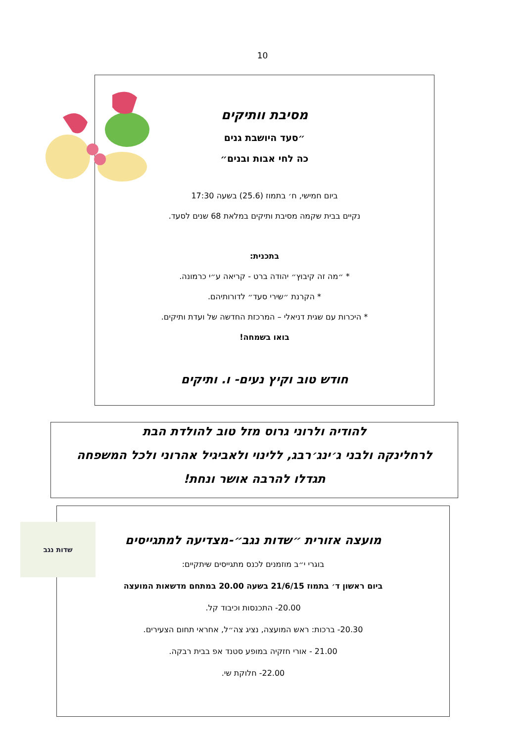10
מסיבת וותיקים
״סעד היושבת גנים
כה לחי אבות ובנים״
ביום חמישי, ח׳ בתמוז (25.6) בשעה 17:30
נקיים בבית שקמה מסיבת ותיקים במלאת 68 שנים לסעד.
בתכנית:
* ״מה זה קיבוץ״ יהודה ברט - קריאה ע״י כרמונה.
* הקרנת ״שירי סעד״ לדורותיהם.
* היכרות עם שגית דניאלי – המרכזת החדשה של ועדת ותיקים.
בואו בשמחה!
חודש טוב וקיץ נעים- ו. ותיקים
להודיה ולרוני גרוס מזל טוב להולדת הבת
לרחלינקה ולבני ג׳ינג׳רבג, ללינוי ולאביגיל אהרוני ולכל המשפחה
תגדלו להרבה אושר ונחת!
שדות נגב
מועצה אזורית ״שדות נגב״-מצדיעה למתגייסים
בוגרי י״ב מוזמנים לכנס מתגייסים שיתקיים:
ביום ראשון ד׳ בתמוז 21/6/15 בשעה 20.00 במתחם מדשאות המועצה
20.00- התכנסות וכיבוד קל.
20.30- ברכות: ראש המועצה, נציג צה״ל, אחראי תחום הצעירים.
21.00 - אורי חזקיה במופע סטנד אפ בבית רבקה.
22.00- חלוקת שי.